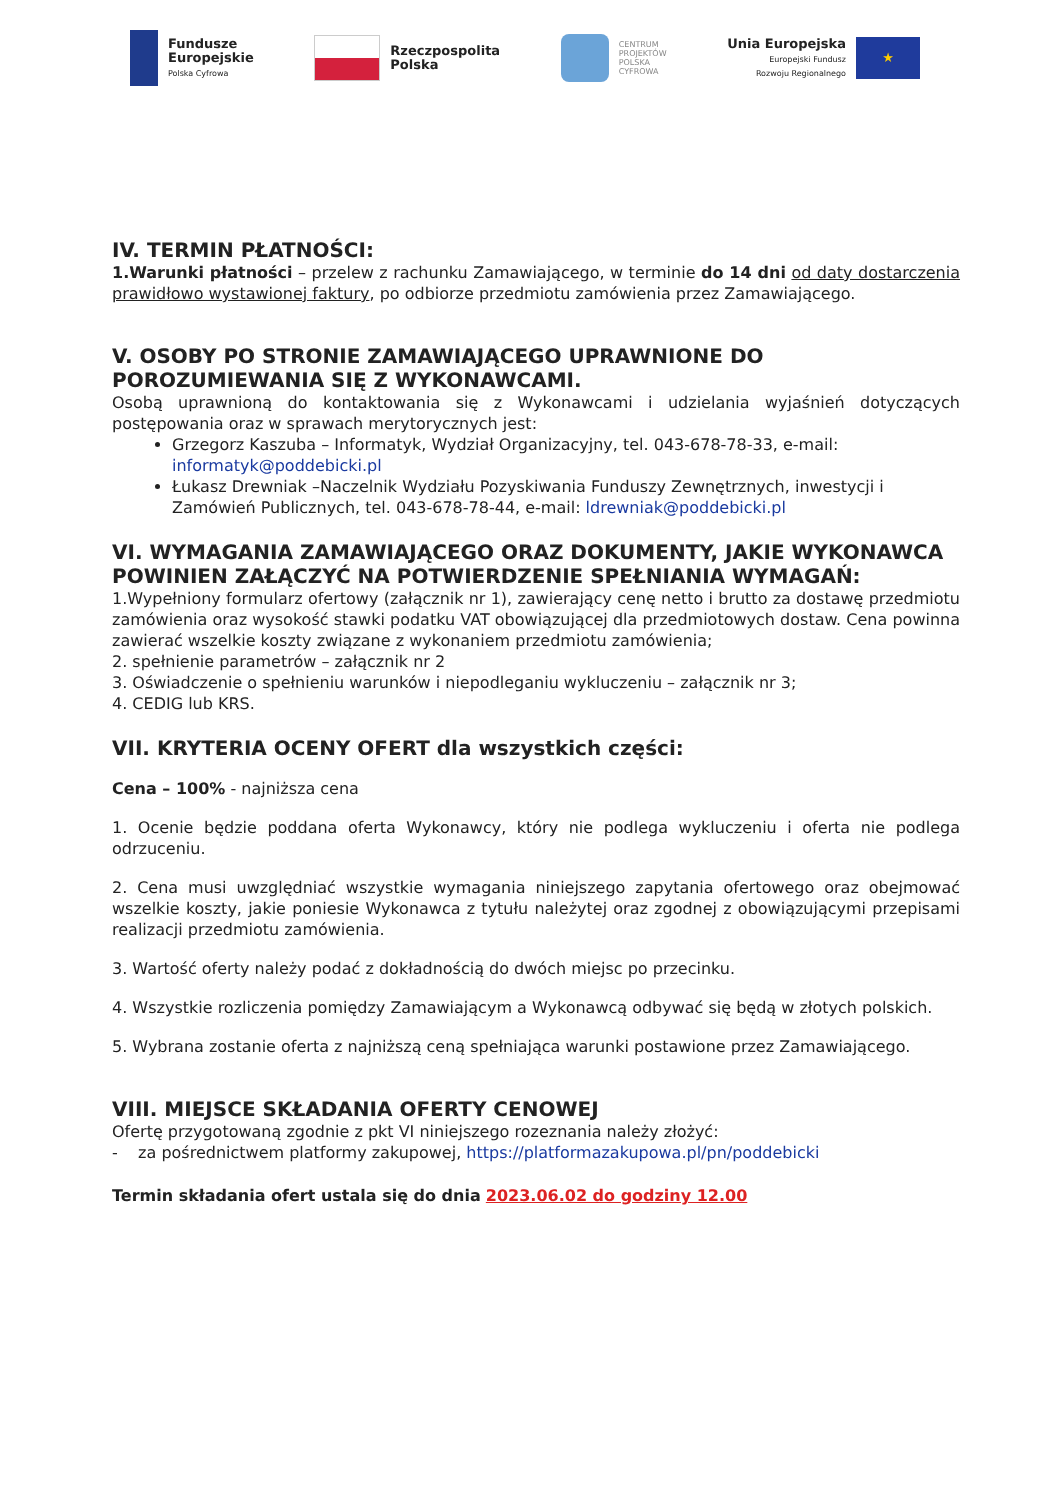Fundusze
Europejskie
Polska Cyfrowa
Rzeczpospolita
Polska
CENTRUM
PROJEKTÓW
POLSKA
CYFROWA
Unia Europejska
Europejski Fundusz
Rozwoju Regionalnego
★
IV. TERMIN PŁATNOŚCI:
1.Warunki płatności – przelew z rachunku Zamawiającego, w terminie do 14 dni od daty dostarczenia prawidłowo wystawionej faktury, po odbiorze przedmiotu zamówienia przez Zamawiającego.
V. OSOBY PO STRONIE ZAMAWIAJĄCEGO UPRAWNIONE DO POROZUMIEWANIA SIĘ Z WYKONAWCAMI.
Osobą uprawnioną do kontaktowania się z Wykonawcami i udzielania wyjaśnień dotyczących postępowania oraz w sprawach merytorycznych jest:
Grzegorz Kaszuba – Informatyk, Wydział Organizacyjny, tel. 043-678-78-33, e-mail: informatyk@poddebicki.pl
Łukasz Drewniak –Naczelnik Wydziału Pozyskiwania Funduszy Zewnętrznych, inwestycji i Zamówień Publicznych, tel. 043-678-78-44, e-mail: ldrewniak@poddebicki.pl
VI. WYMAGANIA ZAMAWIAJĄCEGO ORAZ DOKUMENTY, JAKIE WYKONAWCA POWINIEN ZAŁĄCZYĆ NA POTWIERDZENIE SPEŁNIANIA WYMAGAŃ:
1.Wypełniony formularz ofertowy (załącznik nr 1), zawierający cenę netto i brutto za dostawę przedmiotu zamówienia oraz wysokość stawki podatku VAT obowiązującej dla przedmiotowych dostaw. Cena powinna zawierać wszelkie koszty związane z wykonaniem przedmiotu zamówienia;
2. spełnienie parametrów – załącznik nr 2
3. Oświadczenie o spełnieniu warunków i niepodleganiu wykluczeniu – załącznik nr 3;
4. CEDIG lub KRS.
VII. KRYTERIA OCENY OFERT dla wszystkich części:
Cena – 100% - najniższa cena
1. Ocenie będzie poddana oferta Wykonawcy, który nie podlega wykluczeniu i oferta nie podlega odrzuceniu.
2. Cena musi uwzględniać wszystkie wymagania niniejszego zapytania ofertowego oraz obejmować wszelkie koszty, jakie poniesie Wykonawca z tytułu należytej oraz zgodnej z obowiązującymi przepisami realizacji przedmiotu zamówienia.
3. Wartość oferty należy podać z dokładnością do dwóch miejsc po przecinku.
4. Wszystkie rozliczenia pomiędzy Zamawiającym a Wykonawcą odbywać się będą w złotych polskich.
5. Wybrana zostanie oferta z najniższą ceną spełniająca warunki postawione przez Zamawiającego.
VIII. MIEJSCE SKŁADANIA OFERTY CENOWEJ
Ofertę przygotowaną zgodnie z pkt VI niniejszego rozeznania należy złożyć:
- za pośrednictwem platformy zakupowej, https://platformazakupowa.pl/pn/poddebicki
Termin składania ofert ustala się do dnia 2023.06.02 do godziny 12.00